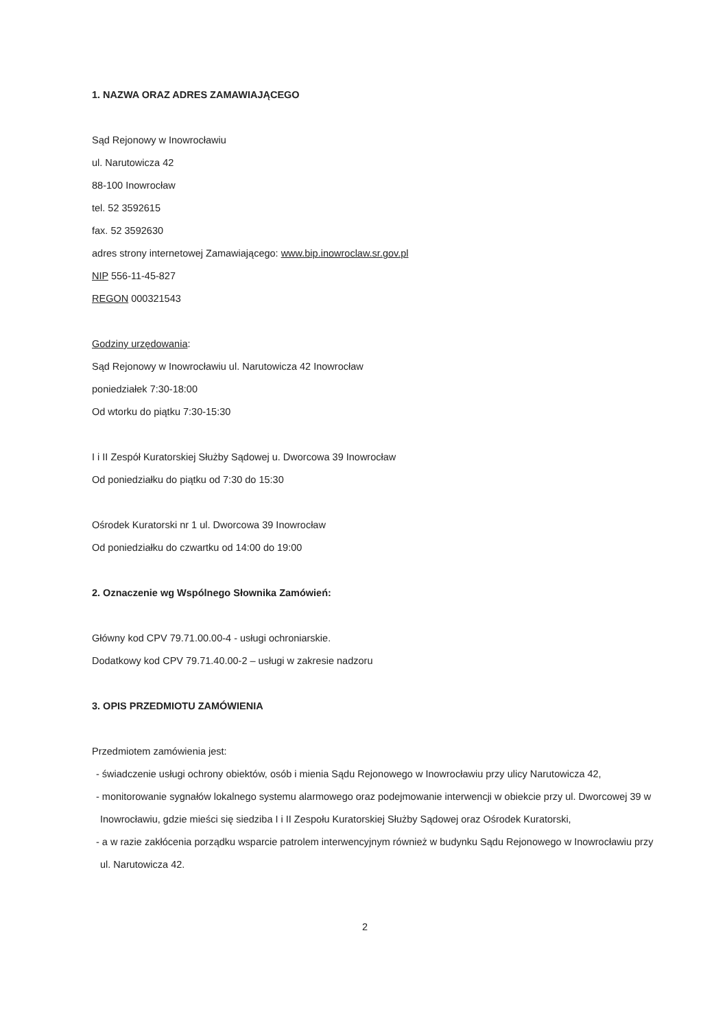1. NAZWA ORAZ ADRES ZAMAWIAJĄCEGO
Sąd Rejonowy w Inowrocławiu
ul. Narutowicza 42
88-100 Inowrocław
tel. 52 3592615
fax. 52 3592630
adres strony internetowej Zamawiającego: www.bip.inowroclaw.sr.gov.pl
NIP 556-11-45-827
REGON 000321543
Godziny urzędowania:
Sąd Rejonowy w Inowrocławiu ul. Narutowicza 42 Inowrocław
poniedziałek 7:30-18:00
Od wtorku do piątku 7:30-15:30
I i II Zespół Kuratorskiej Służby Sądowej u. Dworcowa 39 Inowrocław
Od poniedziałku do piątku od 7:30 do 15:30
Ośrodek Kuratorski nr 1 ul. Dworcowa 39 Inowrocław
Od poniedziałku do czwartku od 14:00 do 19:00
2. Oznaczenie wg Wspólnego Słownika Zamówień:
Główny kod CPV 79.71.00.00-4 - usługi ochroniarskie.
Dodatkowy kod CPV 79.71.40.00-2 – usługi w zakresie nadzoru
3. OPIS PRZEDMIOTU ZAMÓWIENIA
Przedmiotem zamówienia jest:
- świadczenie usługi ochrony obiektów, osób i mienia Sądu Rejonowego w Inowrocławiu przy ulicy Narutowicza 42,
- monitorowanie sygnałów lokalnego systemu alarmowego oraz podejmowanie interwencji w obiekcie przy ul. Dworcowej 39 w Inowrocławiu, gdzie mieści się siedziba I i II Zespołu Kuratorskiej Służby Sądowej oraz Ośrodek Kuratorski,
- a w razie zakłócenia porządku wsparcie patrolem interwencyjnym również w budynku Sądu Rejonowego w Inowrocławiu przy ul. Narutowicza 42.
2